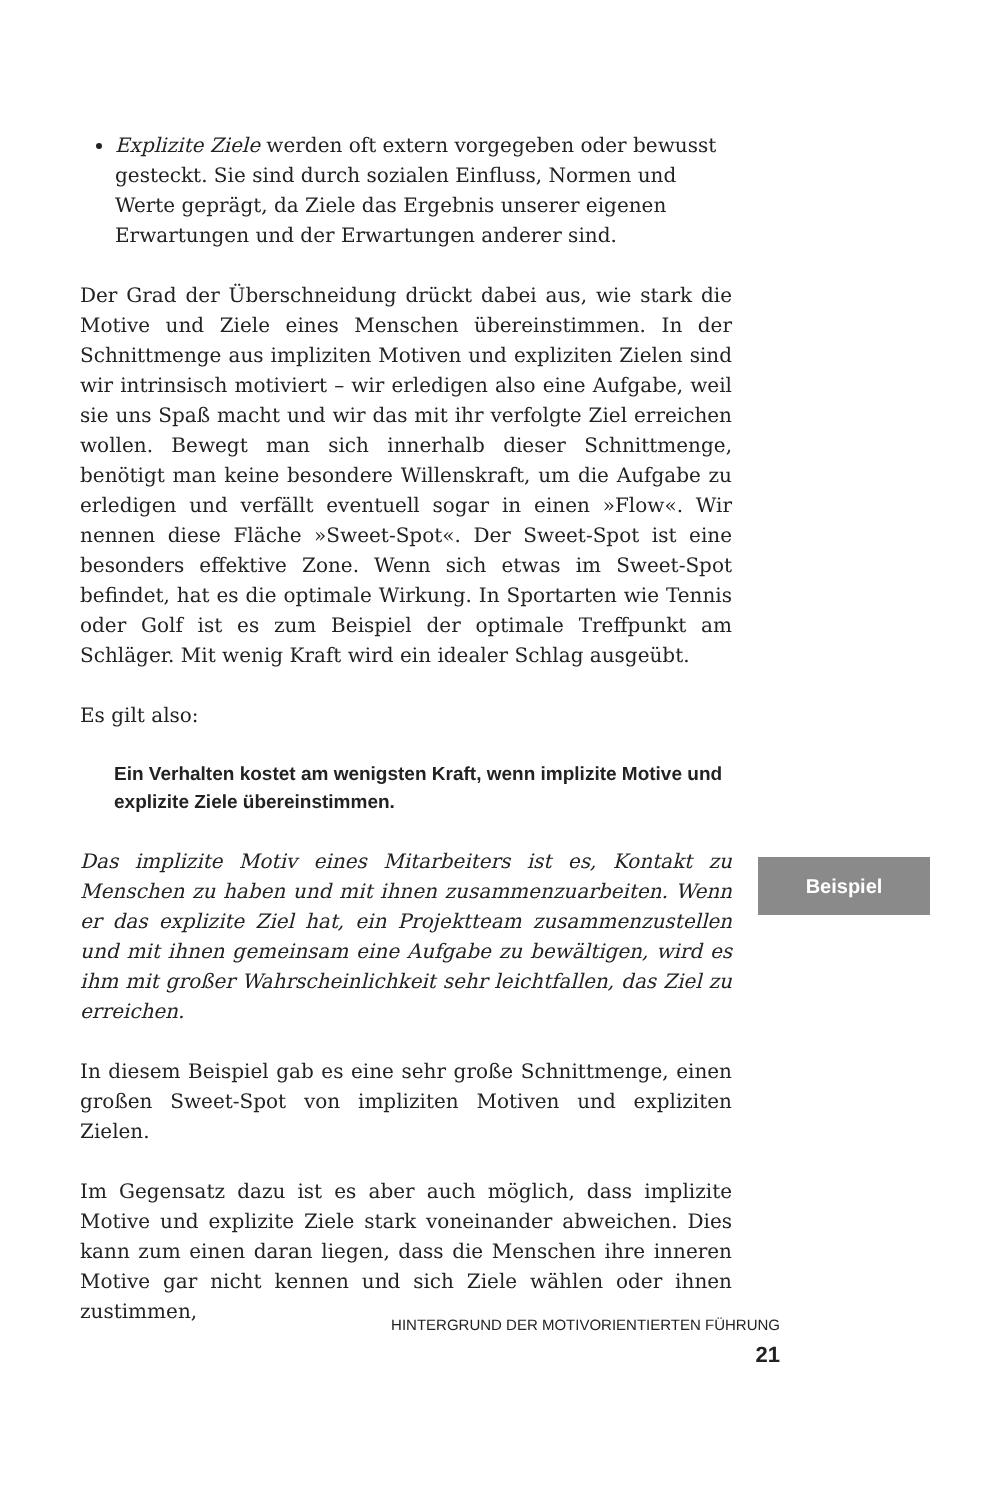Explizite Ziele werden oft extern vorgegeben oder bewusst gesteckt. Sie sind durch sozialen Einfluss, Normen und Werte geprägt, da Ziele das Ergebnis unserer eigenen Erwartungen und der Erwartungen anderer sind.
Der Grad der Überschneidung drückt dabei aus, wie stark die Motive und Ziele eines Menschen übereinstimmen. In der Schnittmenge aus impliziten Motiven und expliziten Zielen sind wir intrinsisch motiviert – wir erledigen also eine Aufgabe, weil sie uns Spaß macht und wir das mit ihr verfolgte Ziel erreichen wollen. Bewegt man sich innerhalb dieser Schnittmenge, benötigt man keine besondere Willenskraft, um die Aufgabe zu erledigen und verfällt eventuell sogar in einen »Flow«. Wir nennen diese Fläche »Sweet-Spot«. Der Sweet-Spot ist eine besonders effektive Zone. Wenn sich etwas im Sweet-Spot befindet, hat es die optimale Wirkung. In Sportarten wie Tennis oder Golf ist es zum Beispiel der optimale Treffpunkt am Schläger. Mit wenig Kraft wird ein idealer Schlag ausgeübt.
Es gilt also:
Ein Verhalten kostet am wenigsten Kraft, wenn implizite Motive und explizite Ziele übereinstimmen.
Das implizite Motiv eines Mitarbeiters ist es, Kontakt zu Menschen zu haben und mit ihnen zusammenzuarbeiten. Wenn er das explizite Ziel hat, ein Projektteam zusammenzustellen und mit ihnen gemeinsam eine Aufgabe zu bewältigen, wird es ihm mit großer Wahrscheinlichkeit sehr leichtfallen, das Ziel zu erreichen.
In diesem Beispiel gab es eine sehr große Schnittmenge, einen großen Sweet-Spot von impliziten Motiven und expliziten Zielen.
Im Gegensatz dazu ist es aber auch möglich, dass implizite Motive und explizite Ziele stark voneinander abweichen. Dies kann zum einen daran liegen, dass die Menschen ihre inneren Motive gar nicht kennen und sich Ziele wählen oder ihnen zustimmen,
Beispiel
HINTERGRUND DER MOTIVORIENTIERTEN FÜHRUNG 21